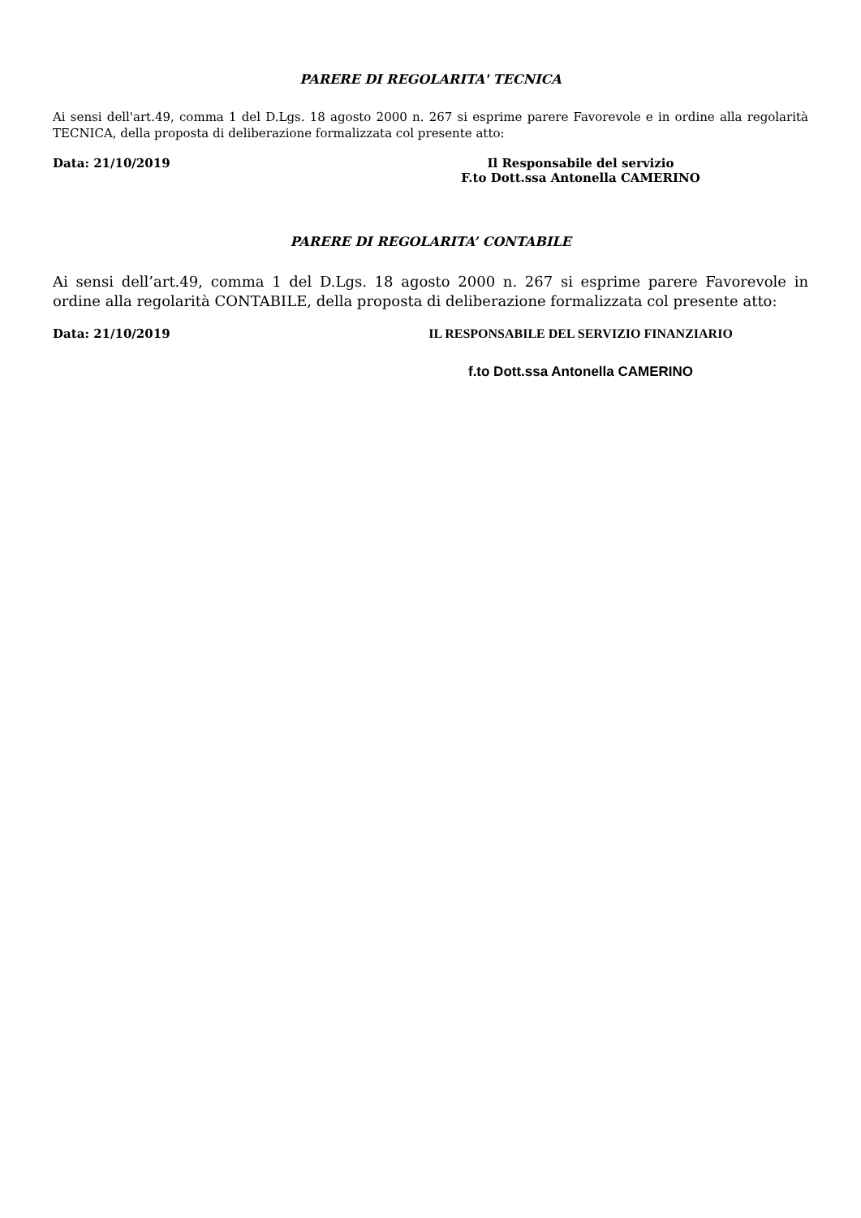PARERE DI REGOLARITA' TECNICA
Ai sensi dell'art.49, comma 1 del D.Lgs. 18 agosto 2000 n. 267 si esprime parere Favorevole e in ordine alla regolarità TECNICA, della proposta di deliberazione formalizzata col presente atto:
Data: 21/10/2019 Il Responsabile del servizio
F.to Dott.ssa Antonella CAMERINO
PARERE DI REGOLARITA’ CONTABILE
Ai sensi dell’art.49, comma 1 del D.Lgs. 18 agosto 2000 n. 267 si esprime parere Favorevole in ordine alla regolarità CONTABILE, della proposta di deliberazione formalizzata col presente atto:
Data: 21/10/2019 IL RESPONSABILE DEL SERVIZIO FINANZIARIO
f.to Dott.ssa Antonella CAMERINO